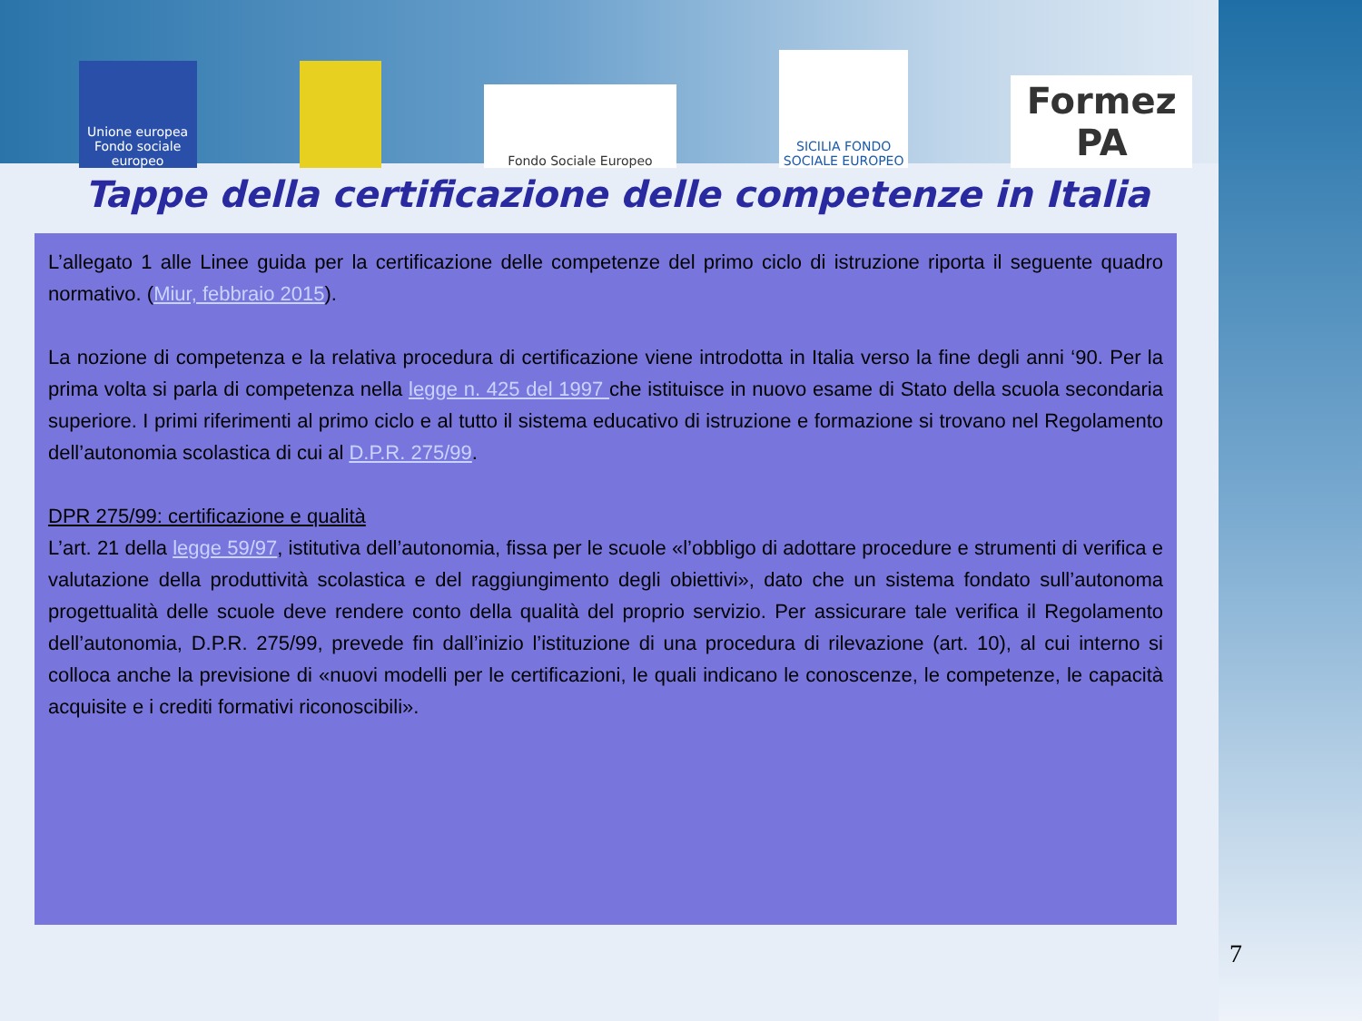Unione europea Fondo sociale europeo
Fondo Sociale Europeo
SICILIA FONDO SOCIALE EUROPEO
Formez PA
Tappe della certificazione delle competenze in Italia
L’allegato 1 alle Linee guida per la certificazione delle competenze del primo ciclo di istruzione riporta il seguente quadro normativo. (Miur, febbraio 2015).
La nozione di competenza e la relativa procedura di certificazione viene introdotta in Italia verso la fine degli anni ‘90. Per la prima volta si parla di competenza nella legge n. 425 del 1997 che istituisce in nuovo esame di Stato della scuola secondaria superiore. I primi riferimenti al primo ciclo e al tutto il sistema educativo di istruzione e formazione si trovano nel Regolamento dell’autonomia scolastica di cui al D.P.R. 275/99.
DPR 275/99: certificazione e qualità
L’art. 21 della legge 59/97, istitutiva dell’autonomia, fissa per le scuole «l’obbligo di adottare procedure e strumenti di verifica e valutazione della produttività scolastica e del raggiungimento degli obiettivi», dato che un sistema fondato sull’autonoma progettualità delle scuole deve rendere conto della qualità del proprio servizio. Per assicurare tale verifica il Regolamento dell’autonomia, D.P.R. 275/99, prevede fin dall’inizio l’istituzione di una procedura di rilevazione (art. 10), al cui interno si colloca anche la previsione di «nuovi modelli per le certificazioni, le quali indicano le conoscenze, le competenze, le capacità acquisite e i crediti formativi riconoscibili».
7